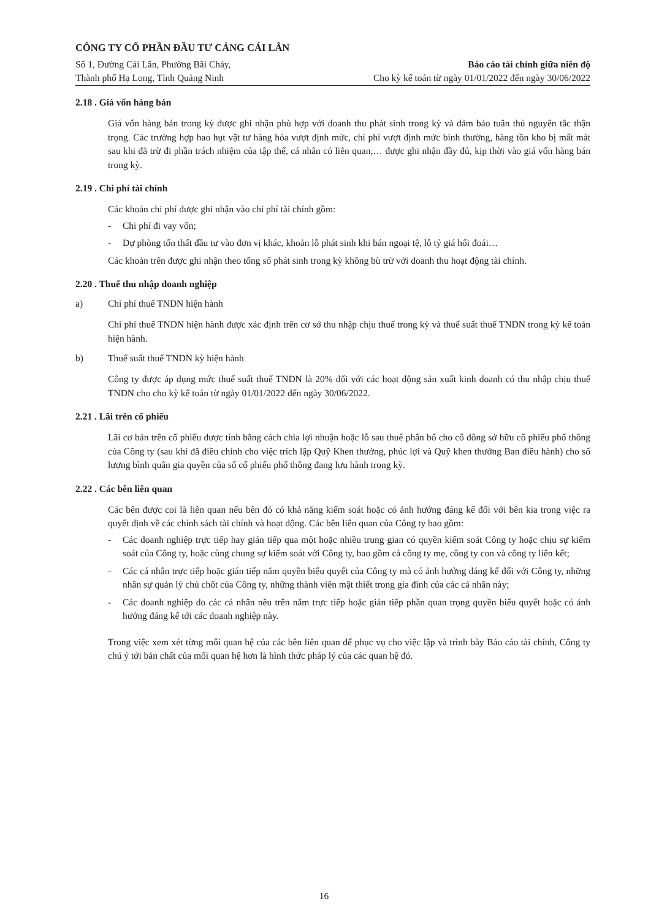CÔNG TY CỔ PHẦN ĐẦU TƯ CẢNG CÁI LÂN
Số 1, Đường Cái Lân, Phường Bãi Cháy,
Thành phố Hạ Long, Tỉnh Quảng Ninh
Báo cáo tài chính giữa niên độ
Cho kỳ kế toán từ ngày 01/01/2022 đến ngày 30/06/2022
2.18 . Giá vốn hàng bán
Giá vốn hàng bán trong kỳ được ghi nhận phù hợp với doanh thu phát sinh trong kỳ và đảm bảo tuân thủ nguyên tắc thận trọng. Các trường hợp hao hụt vật tư hàng hóa vượt định mức, chi phí vượt định mức bình thường, hàng tồn kho bị mất mát sau khi đã trừ đi phần trách nhiệm của tập thể, cá nhân có liên quan,… được ghi nhận đầy đủ, kịp thời vào giá vốn hàng bán trong kỳ.
2.19 . Chi phí tài chính
Các khoản chi phí được ghi nhận vào chi phí tài chính gồm:
- Chi phí đi vay vốn;
- Dự phòng tổn thất đầu tư vào đơn vị khác, khoản lỗ phát sinh khi bán ngoại tệ, lỗ tỷ giá hối đoái…
Các khoản trên được ghi nhận theo tổng số phát sinh trong kỳ không bù trừ với doanh thu hoạt động tài chính.
2.20 . Thuế thu nhập doanh nghiệp
a) Chi phí thuế TNDN hiện hành
Chi phí thuế TNDN hiện hành được xác định trên cơ sở thu nhập chịu thuế trong kỳ và thuế suất thuế TNDN trong kỳ kế toán hiện hành.
b) Thuế suất thuế TNDN kỳ hiện hành
Công ty được áp dụng mức thuế suất thuế TNDN là 20% đối với các hoạt động sản xuất kinh doanh có thu nhập chịu thuế TNDN cho cho kỳ kế toán từ ngày 01/01/2022 đến ngày 30/06/2022.
2.21 . Lãi trên cổ phiếu
Lãi cơ bản trên cổ phiếu được tính bằng cách chia lợi nhuận hoặc lỗ sau thuế phân bổ cho cổ đông sở hữu cổ phiếu phổ thông của Công ty (sau khi đã điều chỉnh cho việc trích lập Quỹ Khen thưởng, phúc lợi và Quỹ khen thưởng Ban điều hành) cho số lượng bình quân gia quyền của số cổ phiếu phổ thông đang lưu hành trong kỳ.
2.22 . Các bên liên quan
Các bên được coi là liên quan nếu bên đó có khả năng kiểm soát hoặc có ảnh hưởng đáng kể đối với bên kia trong việc ra quyết định về các chính sách tài chính và hoạt động. Các bên liên quan của Công ty bao gồm:
- Các doanh nghiệp trực tiếp hay gián tiếp qua một hoặc nhiều trung gian có quyền kiểm soát Công ty hoặc chịu sự kiểm soát của Công ty, hoặc cùng chung sự kiểm soát với Công ty, bao gồm cả công ty mẹ, công ty con và công ty liên kết;
- Các cá nhân trực tiếp hoặc gián tiếp nắm quyền biểu quyết của Công ty mà có ảnh hưởng đáng kể đối với Công ty, những nhân sự quản lý chủ chốt của Công ty, những thành viên mật thiết trong gia đình của các cá nhân này;
- Các doanh nghiệp do các cá nhân nêu trên nắm trực tiếp hoặc gián tiếp phần quan trọng quyền biểu quyết hoặc có ảnh hưởng đáng kể tới các doanh nghiệp này.
Trong việc xem xét từng mối quan hệ của các bên liên quan để phục vụ cho việc lập và trình bày Báo cáo tài chính, Công ty chú ý tới bản chất của mối quan hệ hơn là hình thức pháp lý của các quan hệ đó.
16